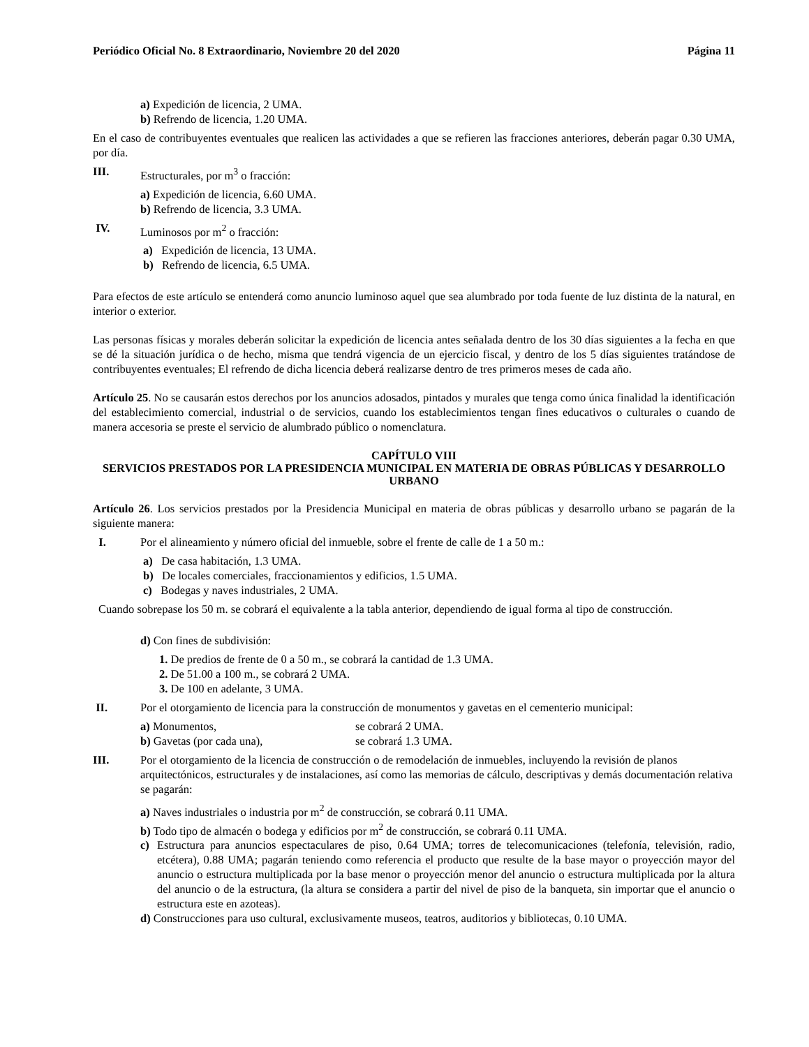Periódico Oficial No. 8 Extraordinario, Noviembre 20 del 2020 Página 11
a) Expedición de licencia, 2 UMA.
b) Refrendo de licencia, 1.20 UMA.
En el caso de contribuyentes eventuales que realicen las actividades a que se refieren las fracciones anteriores, deberán pagar 0.30 UMA, por día.
III. Estructurales, por m<sup>3</sup> o fracción:
a) Expedición de licencia, 6.60 UMA.
b) Refrendo de licencia, 3.3 UMA.
IV. Luminosos por m<sup>2</sup> o fracción:
a) Expedición de licencia, 13 UMA.
b) Refrendo de licencia, 6.5 UMA.
Para efectos de este artículo se entenderá como anuncio luminoso aquel que sea alumbrado por toda fuente de luz distinta de la natural, en interior o exterior.
Las personas físicas y morales deberán solicitar la expedición de licencia antes señalada dentro de los 30 días siguientes a la fecha en que se dé la situación jurídica o de hecho, misma que tendrá vigencia de un ejercicio fiscal, y dentro de los 5 días siguientes tratándose de contribuyentes eventuales; El refrendo de dicha licencia deberá realizarse dentro de tres primeros meses de cada año.
Artículo 25. No se causarán estos derechos por los anuncios adosados, pintados y murales que tenga como única finalidad la identificación del establecimiento comercial, industrial o de servicios, cuando los establecimientos tengan fines educativos o culturales o cuando de manera accesoria se preste el servicio de alumbrado público o nomenclatura.
CAPÍTULO VIII
SERVICIOS PRESTADOS POR LA PRESIDENCIA MUNICIPAL EN MATERIA DE OBRAS PÚBLICAS Y DESARROLLO URBANO
Artículo 26. Los servicios prestados por la Presidencia Municipal en materia de obras públicas y desarrollo urbano se pagarán de la siguiente manera:
I. Por el alineamiento y número oficial del inmueble, sobre el frente de calle de 1 a 50 m.:
a) De casa habitación, 1.3 UMA.
b) De locales comerciales, fraccionamientos y edificios, 1.5 UMA.
c) Bodegas y naves industriales, 2 UMA.
Cuando sobrepase los 50 m. se cobrará el equivalente a la tabla anterior, dependiendo de igual forma al tipo de construcción.
d) Con fines de subdivisión:
1. De predios de frente de 0 a 50 m., se cobrará la cantidad de 1.3 UMA.
2. De 51.00 a 100 m., se cobrará 2 UMA.
3. De 100 en adelante, 3 UMA.
II. Por el otorgamiento de licencia para la construcción de monumentos y gavetas en el cementerio municipal:
a) Monumentos, se cobrará 2 UMA.
b) Gavetas (por cada una), se cobrará 1.3 UMA.
III. Por el otorgamiento de la licencia de construcción o de remodelación de inmuebles, incluyendo la revisión de planos arquitectónicos, estructurales y de instalaciones, así como las memorias de cálculo, descriptivas y demás documentación relativa se pagarán:
a) Naves industriales o industria por m<sup>2</sup> de construcción, se cobrará 0.11 UMA.
b) Todo tipo de almacén o bodega y edificios por m<sup>2</sup> de construcción, se cobrará 0.11 UMA.
c) Estructura para anuncios espectaculares de piso, 0.64 UMA; torres de telecomunicaciones (telefonía, televisión, radio, etcétera), 0.88 UMA; pagarán teniendo como referencia el producto que resulte de la base mayor o proyección mayor del anuncio o estructura multiplicada por la base menor o proyección menor del anuncio o estructura multiplicada por la altura del anuncio o de la estructura, (la altura se considera a partir del nivel de piso de la banqueta, sin importar que el anuncio o estructura este en azoteas).
d) Construcciones para uso cultural, exclusivamente museos, teatros, auditorios y bibliotecas, 0.10 UMA.